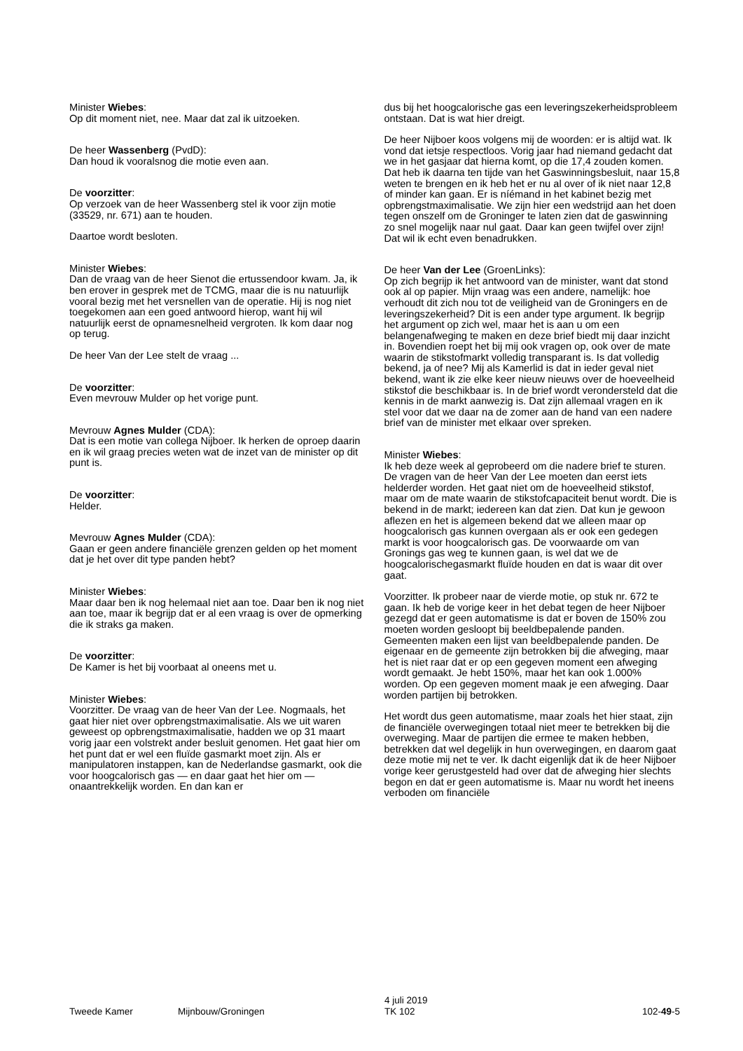Minister Wiebes:
Op dit moment niet, nee. Maar dat zal ik uitzoeken.
De heer Wassenberg (PvdD):
Dan houd ik vooralsnog die motie even aan.
De voorzitter:
Op verzoek van de heer Wassenberg stel ik voor zijn motie (33529, nr. 671) aan te houden.
Daartoe wordt besloten.
Minister Wiebes:
Dan de vraag van de heer Sienot die ertussendoor kwam. Ja, ik ben erover in gesprek met de TCMG, maar die is nu natuurlijk vooral bezig met het versnellen van de operatie. Hij is nog niet toegekomen aan een goed antwoord hierop, want hij wil natuurlijk eerst de opnamesnelheid vergroten. Ik kom daar nog op terug.
De heer Van der Lee stelt de vraag ...
De voorzitter:
Even mevrouw Mulder op het vorige punt.
Mevrouw Agnes Mulder (CDA):
Dat is een motie van collega Nijboer. Ik herken de oproep daarin en ik wil graag precies weten wat de inzet van de minister op dit punt is.
De voorzitter:
Helder.
Mevrouw Agnes Mulder (CDA):
Gaan er geen andere financiële grenzen gelden op het moment dat je het over dit type panden hebt?
Minister Wiebes:
Maar daar ben ik nog helemaal niet aan toe. Daar ben ik nog niet aan toe, maar ik begrijp dat er al een vraag is over de opmerking die ik straks ga maken.
De voorzitter:
De Kamer is het bij voorbaat al oneens met u.
Minister Wiebes:
Voorzitter. De vraag van de heer Van der Lee. Nogmaals, het gaat hier niet over opbrengstmaximalisatie. Als we uit waren geweest op opbrengstmaximalisatie, hadden we op 31 maart vorig jaar een volstrekt ander besluit genomen. Het gaat hier om het punt dat er wel een fluïde gasmarkt moet zijn. Als er manipulatoren instappen, kan de Nederlandse gasmarkt, ook die voor hoogcalorisch gas — en daar gaat het hier om — onaantrekkelijk worden. En dan kan er
dus bij het hoogcalorische gas een leveringszekerheidsprobleem ontstaan. Dat is wat hier dreigt.
De heer Nijboer koos volgens mij de woorden: er is altijd wat. Ik vond dat ietsje respectloos. Vorig jaar had niemand gedacht dat we in het gasjaar dat hierna komt, op die 17,4 zouden komen. Dat heb ik daarna ten tijde van het Gaswinningsbesluit, naar 15,8 weten te brengen en ik heb het er nu al over of ik niet naar 12,8 of minder kan gaan. Er is níémand in het kabinet bezig met opbrengstmaximalisatie. We zijn hier een wedstrijd aan het doen tegen onszelf om de Groninger te laten zien dat de gaswinning zo snel mogelijk naar nul gaat. Daar kan geen twijfel over zijn! Dat wil ik echt even benadrukken.
De heer Van der Lee (GroenLinks):
Op zich begrijp ik het antwoord van de minister, want dat stond ook al op papier. Mijn vraag was een andere, namelijk: hoe verhoudt dit zich nou tot de veiligheid van de Groningers en de leveringszekerheid? Dit is een ander type argument. Ik begrijp het argument op zich wel, maar het is aan u om een belangenafweging te maken en deze brief biedt mij daar inzicht in. Bovendien roept het bij mij ook vragen op, ook over de mate waarin de stikstofmarkt volledig transparant is. Is dat volledig bekend, ja of nee? Mij als Kamerlid is dat in ieder geval niet bekend, want ik zie elke keer nieuw nieuws over de hoeveelheid stikstof die beschikbaar is. In de brief wordt verondersteld dat die kennis in de markt aanwezig is. Dat zijn allemaal vragen en ik stel voor dat we daar na de zomer aan de hand van een nadere brief van de minister met elkaar over spreken.
Minister Wiebes:
Ik heb deze week al geprobeerd om die nadere brief te sturen. De vragen van de heer Van der Lee moeten dan eerst iets helderder worden. Het gaat niet om de hoeveelheid stikstof, maar om de mate waarin de stikstofcapaciteit benut wordt. Die is bekend in de markt; iedereen kan dat zien. Dat kun je gewoon aflezen en het is algemeen bekend dat we alleen maar op hoogcalorisch gas kunnen overgaan als er ook een gedegen markt is voor hoogcalorisch gas. De voorwaarde om van Gronings gas weg te kunnen gaan, is wel dat we de hoogcalorischegasmarkt fluïde houden en dat is waar dit over gaat.
Voorzitter. Ik probeer naar de vierde motie, op stuk nr. 672 te gaan. Ik heb de vorige keer in het debat tegen de heer Nijboer gezegd dat er geen automatisme is dat er boven de 150% zou moeten worden gesloopt bij beeldbepalende panden. Gemeenten maken een lijst van beeldbepalende panden. De eigenaar en de gemeente zijn betrokken bij die afweging, maar het is niet raar dat er op een gegeven moment een afweging wordt gemaakt. Je hebt 150%, maar het kan ook 1.000% worden. Op een gegeven moment maak je een afweging. Daar worden partijen bij betrokken.
Het wordt dus geen automatisme, maar zoals het hier staat, zijn de financiële overwegingen totaal niet meer te betrekken bij die overweging. Maar de partijen die ermee te maken hebben, betrekken dat wel degelijk in hun overwegingen, en daarom gaat deze motie mij net te ver. Ik dacht eigenlijk dat ik de heer Nijboer vorige keer gerustgesteld had over dat de afweging hier slechts begon en dat er geen automatisme is. Maar nu wordt het ineens verboden om financiële
Tweede Kamer Mijnbouw/Groningen
4 juli 2019
TK 102
102-49-5